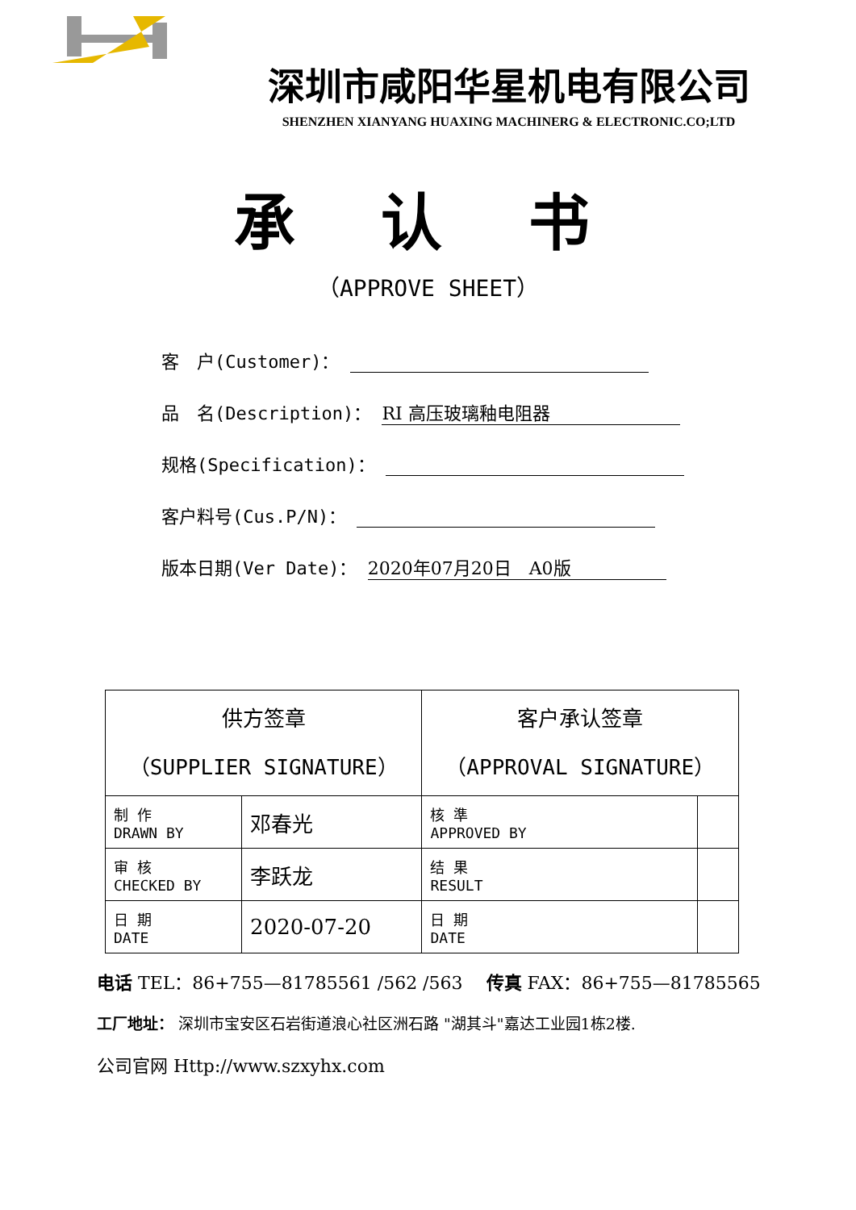深圳市咸阳华星机电有限公司
SHENZHEN XIANYANG HUAXING MACHINERG & ELECTRONIC.CO;LTD
承 认 书
（APPROVE SHEET）
客　户(Customer)：
品　名(Description)： RI 高压玻璃釉电阻器
规格(Specification)：
客户料号(Cus.P/N)：
版本日期(Ver Date)： 2020年07月20日　A0版
| 供方签章 （SUPPLIER SIGNATURE） | | 客户承认签章 （APPROVAL SIGNATURE） | |
| --- | --- | --- | --- |
| 制 作 DRAWN BY | 邓春光 | 核 準 APPROVED BY | |
| 审 核 CHECKED BY | 李跃龙 | 结 果 RESULT | |
| 日 期 DATE | 2020-07-20 | 日 期 DATE | |
电话 TEL：86+755—81785561 /562 /563 　传真 FAX：86+755—81785565
工厂地址： 深圳市宝安区石岩街道浪心社区洲石路 "湖其斗"嘉达工业园1栋2楼.
公司官网 Http://www.szxyhx.com